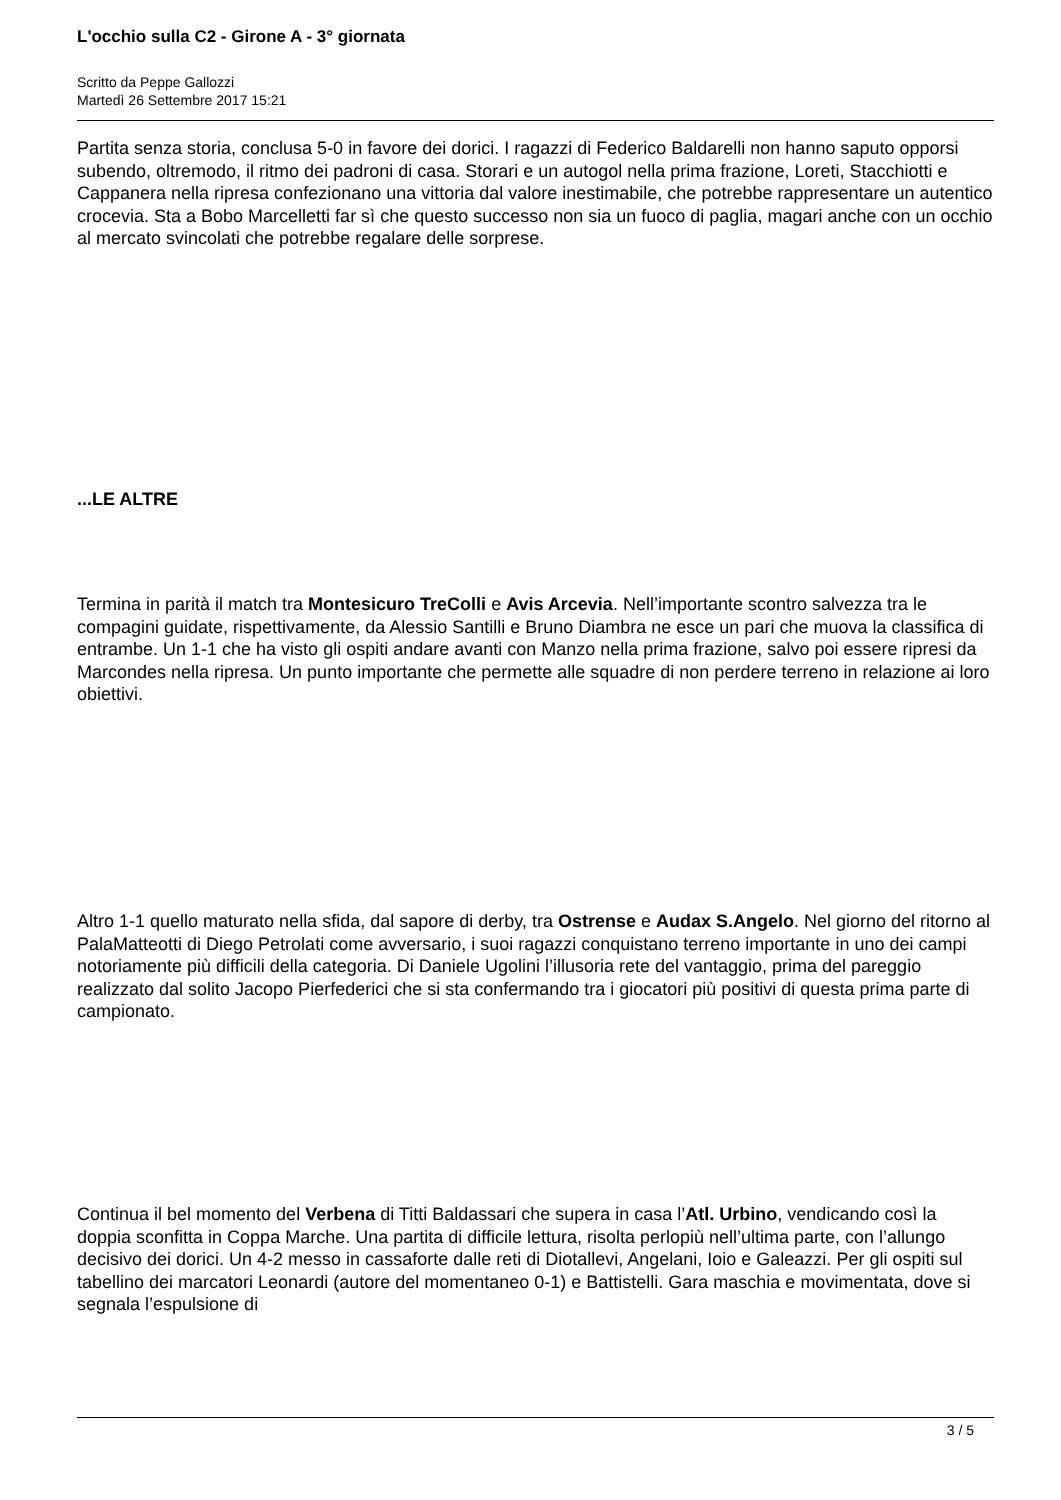L'occhio sulla C2 - Girone A - 3° giornata
Scritto da Peppe Gallozzi
Martedì 26 Settembre 2017 15:21
Partita senza storia, conclusa 5-0 in favore dei dorici. I ragazzi di Federico Baldarelli non hanno saputo opporsi subendo, oltremodo, il ritmo dei padroni di casa. Storari e un autogol nella prima frazione, Loreti, Stacchiotti e Cappanera nella ripresa confezionano una vittoria dal valore inestimabile, che potrebbe rappresentare un autentico crocevia. Sta a Bobo Marcelletti far sì che questo successo non sia un fuoco di paglia, magari anche con un occhio al mercato svincolati che potrebbe regalare delle sorprese.
...LE ALTRE
Termina in parità il match tra Montesicuro TreColli e Avis Arcevia. Nell’importante scontro salvezza tra le compagini guidate, rispettivamente, da Alessio Santilli e Bruno Diambra ne esce un pari che muova la classifica di entrambe. Un 1-1 che ha visto gli ospiti andare avanti con Manzo nella prima frazione, salvo poi essere ripresi da Marcondes nella ripresa. Un punto importante che permette alle squadre di non perdere terreno in relazione ai loro obiettivi.
Altro 1-1 quello maturato nella sfida, dal sapore di derby, tra Ostrense e Audax S.Angelo. Nel giorno del ritorno al PalaMatteotti di Diego Petrolati come avversario, i suoi ragazzi conquistano terreno importante in uno dei campi notoriamente più difficili della categoria. Di Daniele Ugolini l’illusoria rete del vantaggio, prima del pareggio realizzato dal solito Jacopo Pierfederici che si sta confermando tra i giocatori più positivi di questa prima parte di campionato.
Continua il bel momento del Verbena di Titti Baldassari che supera in casa l’Atl. Urbino, vendicando così la doppia sconfitta in Coppa Marche. Una partita di difficile lettura, risolta perlopiù nell’ultima parte, con l’allungo decisivo dei dorici. Un 4-2 messo in cassaforte dalle reti di Diotallevi, Angelani, Ioio e Galeazzi. Per gli ospiti sul tabellino dei marcatori Leonardi (autore del momentaneo 0-1) e Battistelli. Gara maschia e movimentata, dove si segnala l’espulsione di
3 / 5